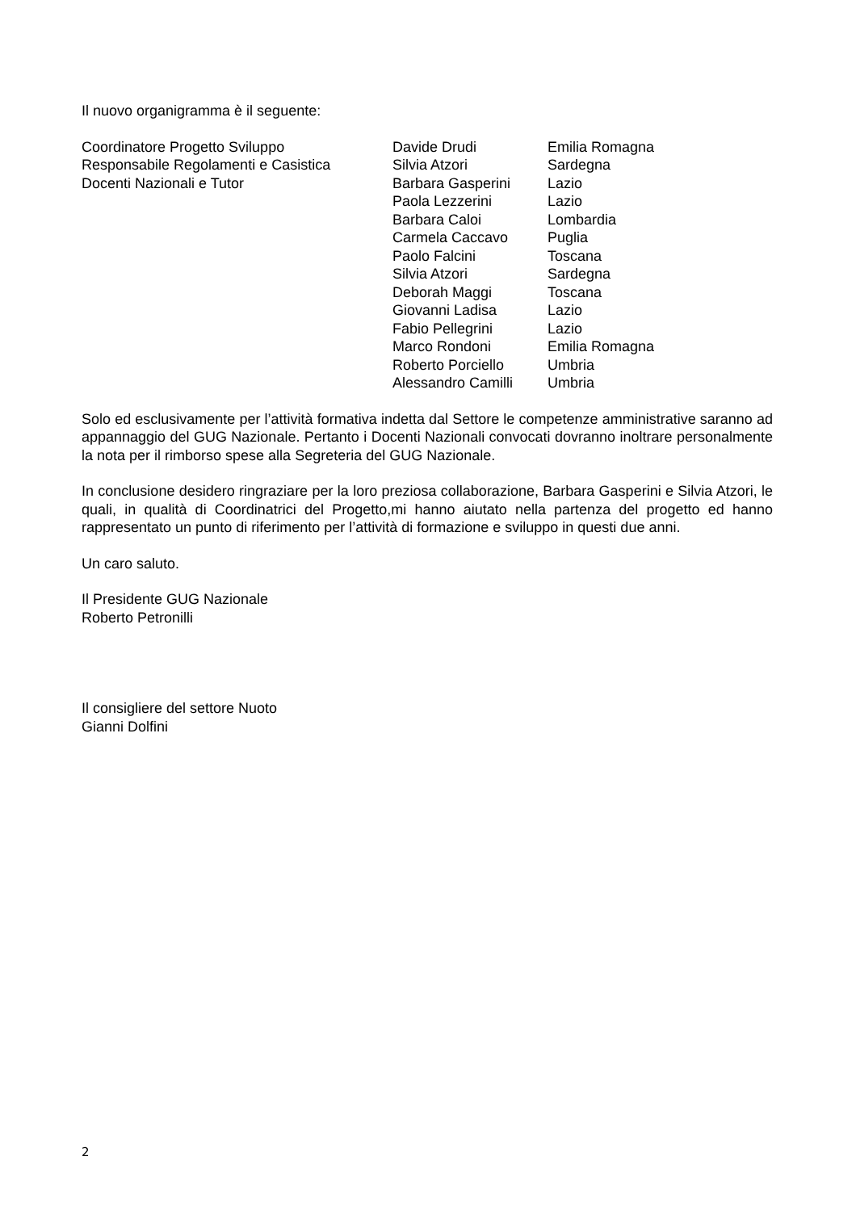Il nuovo organigramma è il seguente:
| Coordinatore Progetto Sviluppo | Davide Drudi | Emilia Romagna |
| Responsabile Regolamenti e Casistica | Silvia Atzori | Sardegna |
| Docenti Nazionali e Tutor | Barbara Gasperini | Lazio |
| | Paola Lezzerini | Lazio |
| | Barbara Caloi | Lombardia |
| | Carmela Caccavo | Puglia |
| | Paolo Falcini | Toscana |
| | Silvia Atzori | Sardegna |
| | Deborah Maggi | Toscana |
| | Giovanni Ladisa | Lazio |
| | Fabio Pellegrini | Lazio |
| | Marco Rondoni | Emilia Romagna |
| | Roberto Porciello | Umbria |
| | Alessandro Camilli | Umbria |
Solo ed esclusivamente per l’attività formativa indetta dal Settore le competenze amministrative saranno ad appannaggio del GUG Nazionale. Pertanto i Docenti Nazionali convocati dovranno inoltrare personalmente la nota per il rimborso spese alla Segreteria del GUG Nazionale.
In conclusione desidero ringraziare per la loro preziosa collaborazione, Barbara Gasperini e Silvia Atzori, le quali, in qualità di Coordinatrici del Progetto,mi hanno aiutato nella partenza del progetto ed hanno rappresentato un punto di riferimento per l’attività di formazione e sviluppo in questi due anni.
Un caro saluto.
Il Presidente GUG Nazionale
Roberto Petronilli
Il consigliere del settore Nuoto
Gianni Dolfini
2